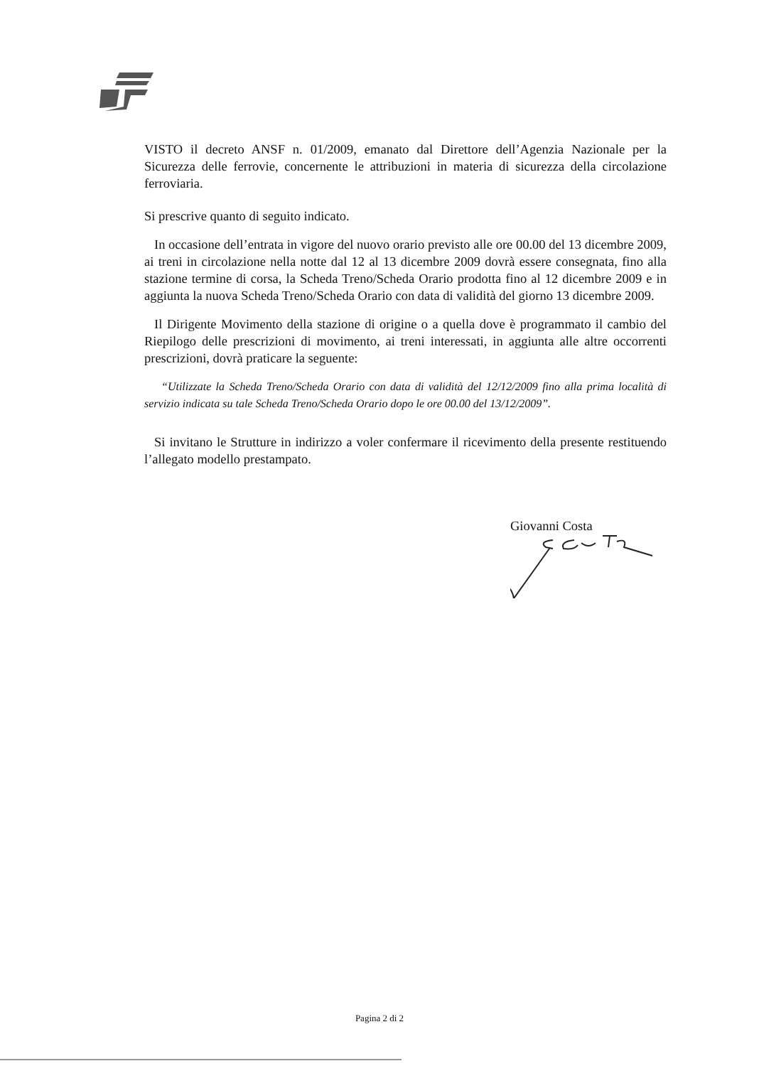VISTO il decreto ANSF n. 01/2009, emanato dal Direttore dell’Agenzia Nazionale per la Sicurezza delle ferrovie, concernente le attribuzioni in materia di sicurezza della circolazione ferroviaria.
Si prescrive quanto di seguito indicato.
In occasione dell’entrata in vigore del nuovo orario previsto alle ore 00.00 del 13 dicembre 2009, ai treni in circolazione nella notte dal 12 al 13 dicembre 2009 dovrà essere consegnata, fino alla stazione termine di corsa, la Scheda Treno/Scheda Orario prodotta fino al 12 dicembre 2009 e in aggiunta la nuova Scheda Treno/Scheda Orario con data di validità del giorno 13 dicembre 2009.
Il Dirigente Movimento della stazione di origine o a quella dove è programmato il cambio del Riepilogo delle prescrizioni di movimento, ai treni interessati, in aggiunta alle altre occorrenti prescrizioni, dovrà praticare la seguente:
“Utilizzate la Scheda Treno/Scheda Orario con data di validità del 12/12/2009 fino alla prima località di servizio indicata su tale Scheda Treno/Scheda Orario dopo le ore 00.00 del 13/12/2009”.
Si invitano le Strutture in indirizzo a voler confermare il ricevimento della presente restituendo l’allegato modello prestampato.
Giovanni Costa
Pagina 2 di 2